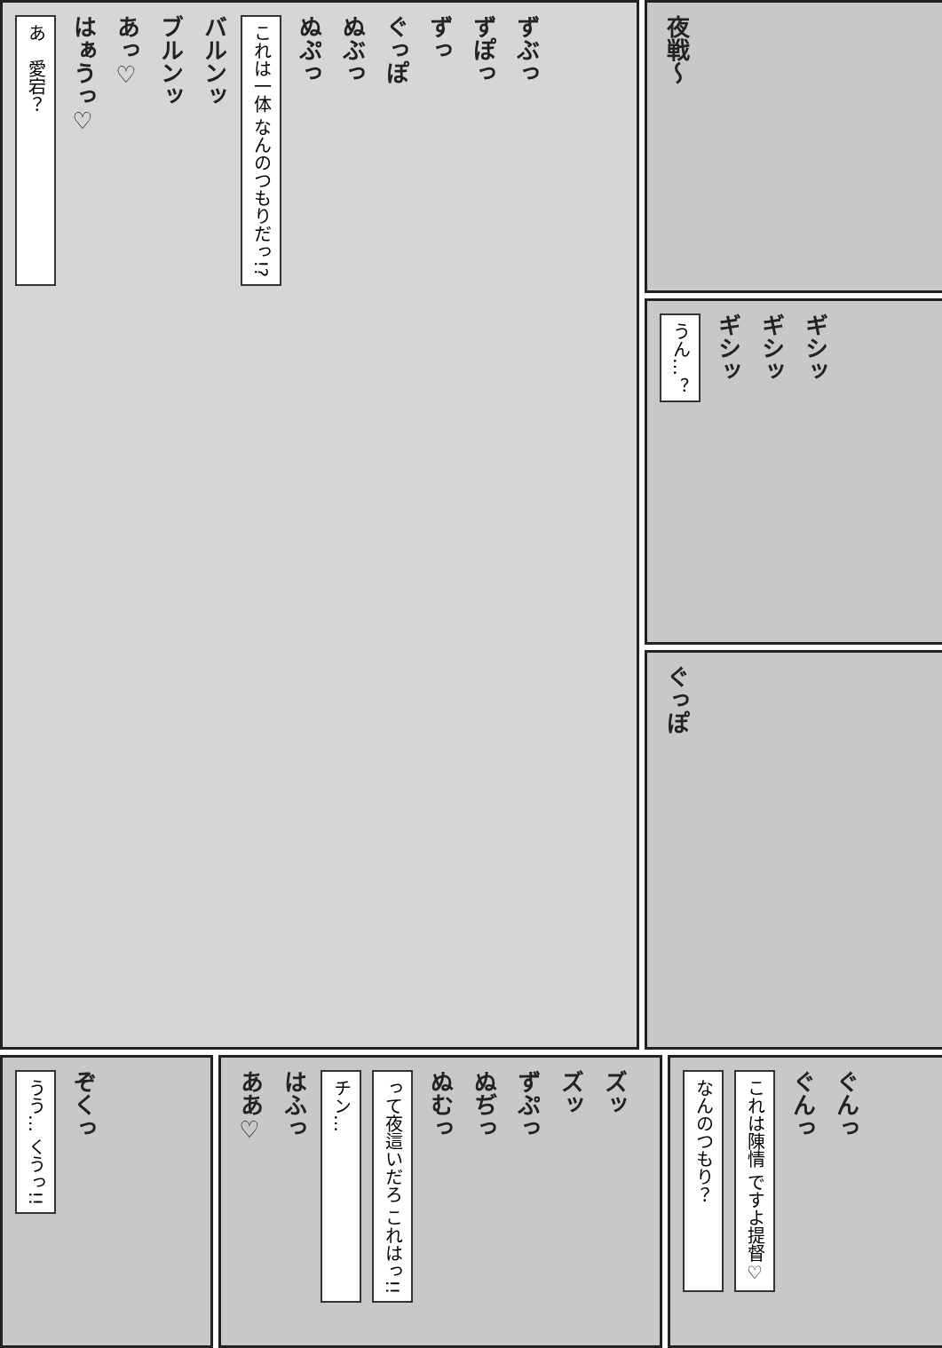あ　愛宕？
はぁうっ♡
あっ♡
ブルンッ
バルンッ
これは一体 なんのつもりだっ!?
ぬぷっ
ぬぶっ
ぐっぽ
ずっ
ずぽっ
ずぶっ
夜戦～
うん…？
ギシッ
ギシッ
ギシッ
ぐっぽ
うう… くうっ!!
ぞくっ
ああ♡
はふっ
チン…
って夜這いだろ これはっ!!
ぬむっ
ぬぢっ
ずぷっ
ズッ
ズッ
なんのつもり？
これは陳情 ですよ提督♡
ぐんっ
ぐんっ